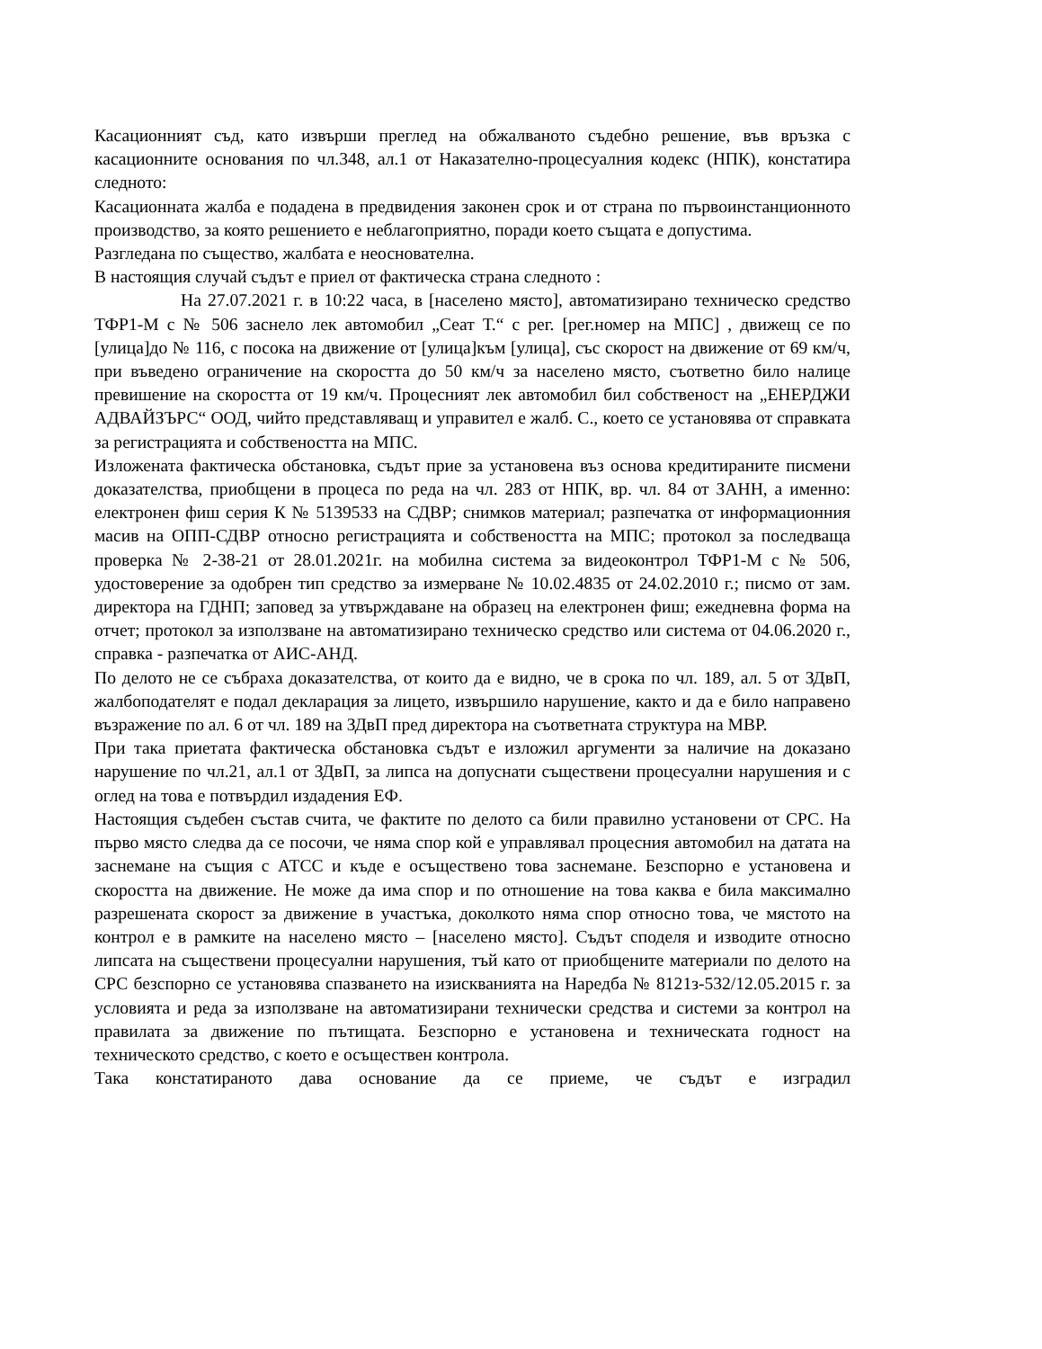Касационният съд, като извърши преглед на обжалваното съдебно решение, във връзка с касационните основания по чл.348, ал.1 от Наказателно-процесуалния кодекс (НПК), констатира следното:
Касационната жалба е подадена в предвидения законен срок и от страна по първоинстанционното производство, за която решението е неблагоприятно, поради което същата е допустима.
Разгледана по същество, жалбата е неоснователна.
В настоящия случай съдът е приел от фактическа страна следното :
На 27.07.2021 г. в 10:22 часа, в [населено място], автоматизирано техническо средство ТФР1-М с № 506 заснело лек автомобил „Сеат Т.“ с рег. [рег.номер на МПС] , движещ се по [улица]до № 116, с посока на движение от [улица]към [улица], със скорост на движение от 69 км/ч, при въведено ограничение на скоростта до 50 км/ч за населено място, съответно било налице превишение на скоростта от 19 км/ч. Процесният лек автомобил бил собственост на „ЕНЕРДЖИ АДВАЙЗЪРС“ ООД, чийто представляващ и управител е жалб. С., което се установява от справката за регистрацията и собствеността на МПС.
Изложената фактическа обстановка, съдът прие за установена въз основа кредитираните писмени доказателства, приобщени в процеса по реда на чл. 283 от НПК, вр. чл. 84 от ЗАНН, а именно: електронен фиш серия К № 5139533 на СДВР; снимков материал; разпечатка от информационния масив на ОПП-СДВР относно регистрацията и собствеността на МПС; протокол за последваща проверка № 2-38-21 от 28.01.2021г. на мобилна система за видеоконтрол ТФР1-М с № 506, удостоверение за одобрен тип средство за измерване № 10.02.4835 от 24.02.2010 г.; писмо от зам. директора на ГДНП; заповед за утвърждаване на образец на електронен фиш; ежедневна форма на отчет; протокол за използване на автоматизирано техническо средство или система от 04.06.2020 г., справка - разпечатка от АИС-АНД.
По делото не се събраха доказателства, от които да е видно, че в срока по чл. 189, ал. 5 от ЗДвП, жалбоподателят е подал декларация за лицето, извършило нарушение, както и да е било направено възражение по ал. 6 от чл. 189 на ЗДвП пред директора на съответната структура на МВР.
При така приетата фактическа обстановка съдът е изложил аргументи за наличие на доказано нарушение по чл.21, ал.1 от ЗДвП, за липса на допуснати съществени процесуални нарушения и с оглед на това е потвърдил издадения ЕФ.
Настоящия съдебен състав счита, че фактите по делото са били правилно установени от СРС. На първо място следва да се посочи, че няма спор кой е управлявал процесния автомобил на датата на заснемане на същия с АТСС и къде е осъществено това заснемане. Безспорно е установена и скоростта на движение. Не може да има спор и по отношение на това каква е била максимално разрешената скорост за движение в участъка, доколкото няма спор относно това, че мястото на контрол е в рамките на населено място – [населено място]. Съдът споделя и изводите относно липсата на съществени процесуални нарушения, тъй като от приобщените материали по делото на СРС безспорно се установява спазването на изискванията на Наредба № 8121з-532/12.05.2015 г. за условията и реда за използване на автоматизирани технически средства и системи за контрол на правилата за движение по пътищата. Безспорно е установена и техническата годност на техническото средство, с което е осъществен контрола.
Така констатираното дава основание да се приеме, че съдът е изградил